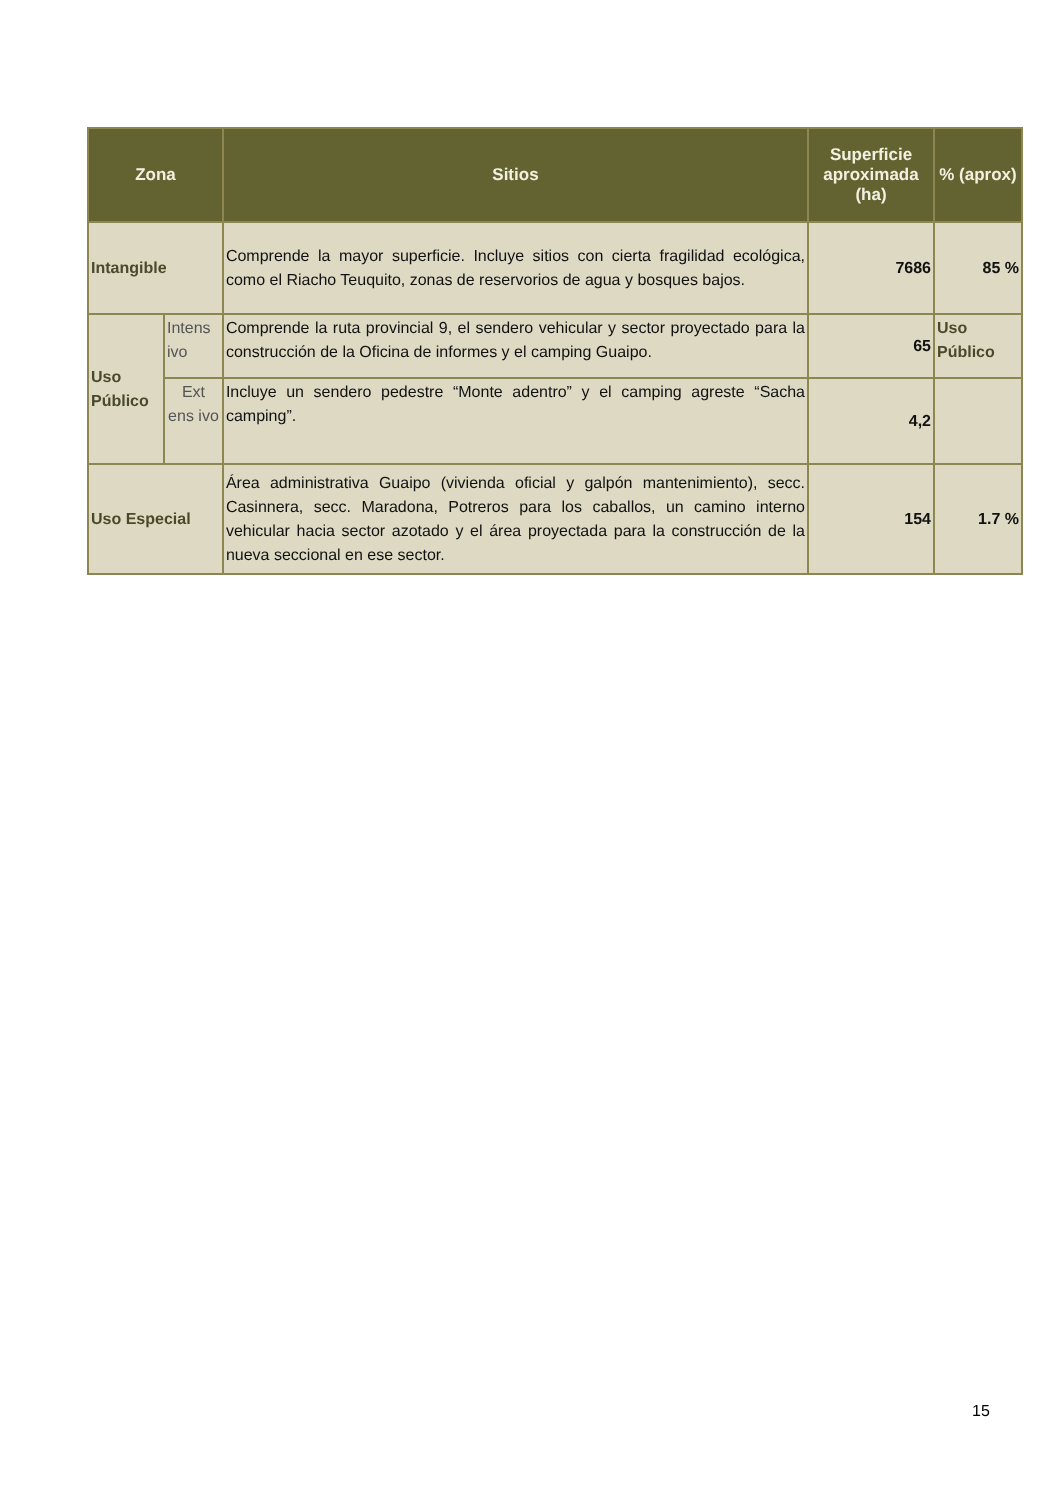| Zona | | Sitios | Superficie aproximada (ha) | % (aprox) |
| --- | --- | --- | --- | --- |
| Intangible | | Comprende la mayor superficie. Incluye sitios con cierta fragilidad ecológica, como el Riacho Teuquito, zonas de reservorios de agua y bosques bajos. | 7686 | 85 % |
| Uso Público | Intens ivo | Comprende la ruta provincial 9, el sendero vehicular y sector proyectado para la construcción de la Oficina de informes y el camping Guaipo. | 65 | Uso Público |
| | Ext ens ivo | Incluye un sendero pedestre “Monte adentro” y el camping agreste “Sacha camping”. | 4,2 | |
| Uso Especial | | Área administrativa Guaipo (vivienda oficial y galpón mantenimiento), secc. Casinnera, secc. Maradona, Potreros para los caballos, un camino interno vehicular hacia sector azotado y el área proyectada para la construcción de la nueva seccional en ese sector. | 154 | 1.7 % |
15